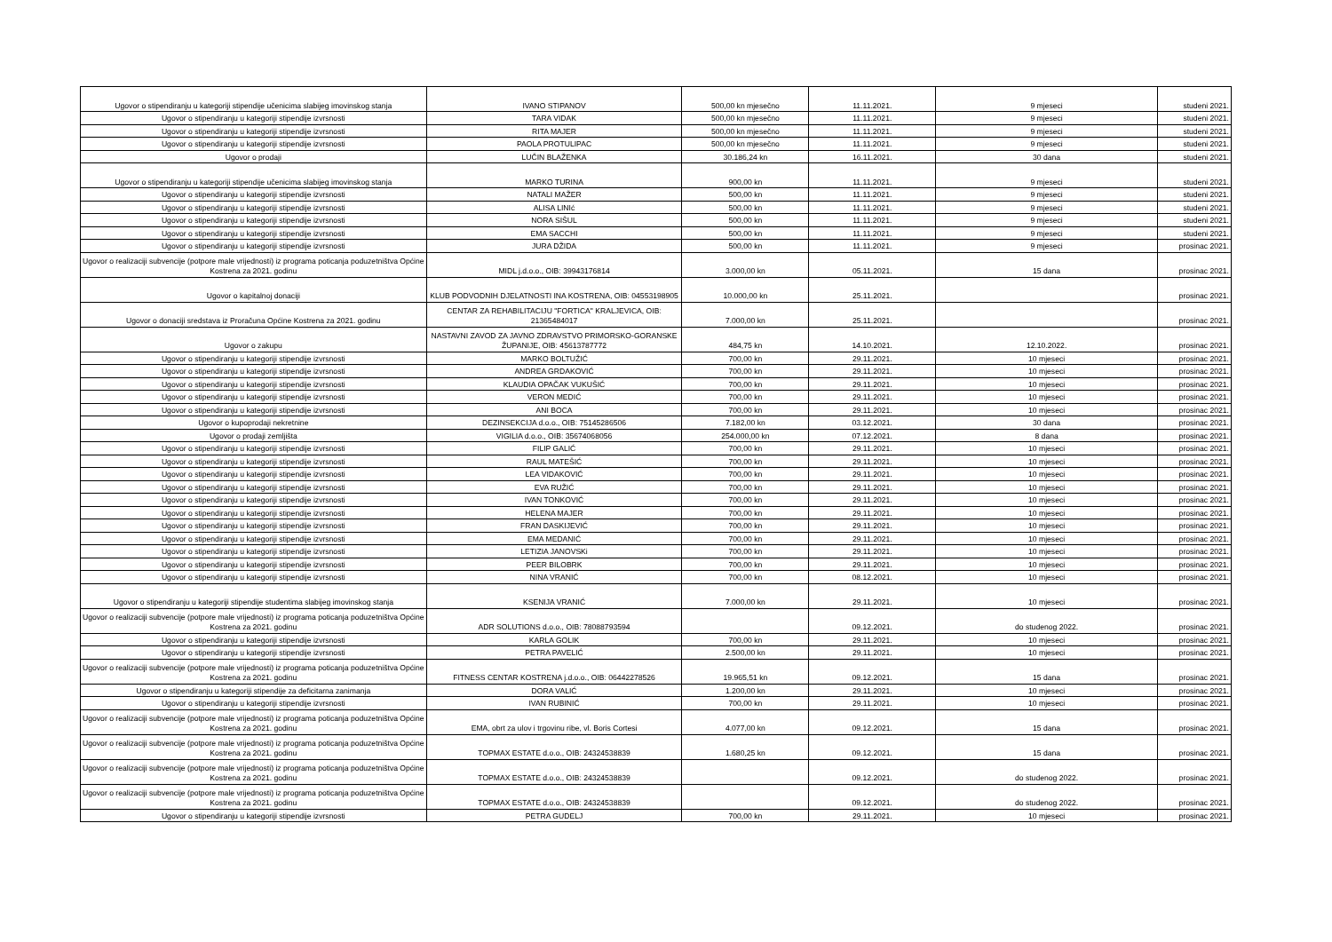| Ugovor o stipendiranju u kategoriji stipendije učenicima slabijeg imovinskog stanja | IVANO STIPANOV | 500,00 kn mjesečno | 11.11.2021. | 9 mjeseci | studeni 2021. |
| Ugovor o stipendiranju u kategoriji stipendije izvrsnosti | TARA VIDAK | 500,00 kn mjesečno | 11.11.2021. | 9 mjeseci | studeni 2021. |
| Ugovor o stipendiranju u kategoriji stipendije izvrsnosti | RITA MAJER | 500,00 kn mjesečno | 11.11.2021. | 9 mjeseci | studeni 2021. |
| Ugovor o stipendiranju u kategoriji stipendije izvrsnosti | PAOLA PROTULIPAC | 500,00 kn mjesečno | 11.11.2021. | 9 mjeseci | studeni 2021. |
| Ugovor o prodaji | LUČIN BLAŽENKA | 30.186,24 kn | 16.11.2021. | 30 dana | studeni 2021. |
| Ugovor o stipendiranju u kategoriji stipendije učenicima slabijeg imovinskog stanja | MARKO TURINA | 900,00 kn | 11.11.2021. | 9 mjeseci | studeni 2021. |
| Ugovor o stipendiranju u kategoriji stipendije izvrsnosti | NATALI MAŽER | 500,00 kn | 11.11.2021. | 9 mjeseci | studeni 2021. |
| Ugovor o stipendiranju u kategoriji stipendije izvrsnosti | ALISA LINIć | 500,00 kn | 11.11.2021. | 9 mjeseci | studeni 2021. |
| Ugovor o stipendiranju u kategoriji stipendije izvrsnosti | NORA SIŠUL | 500,00 kn | 11.11.2021. | 9 mjeseci | studeni 2021. |
| Ugovor o stipendiranju u kategoriji stipendije izvrsnosti | EMA SACCHI | 500,00 kn | 11.11.2021. | 9 mjeseci | studeni 2021. |
| Ugovor o stipendiranju u kategoriji stipendije izvrsnosti | JURA DŽIDA | 500,00 kn | 11.11.2021. | 9 mjeseci | prosinac 2021. |
| Ugovor o realizaciji subvencije (potpore male vrijednosti) iz programa poticanja poduzetništva Općine Kostrena za 2021. godinu | MIDL j.d.o.o., OIB: 39943176814 | 3.000,00 kn | 05.11.2021. | 15 dana | prosinac 2021. |
| Ugovor o kapitalnoj donaciji | KLUB PODVODNIH DJELATNOSTI INA KOSTRENA, OIB: 04553198905 | 10.000,00 kn | 25.11.2021. | | prosinac 2021. |
| Ugovor o donaciji sredstava iz Proračuna Općine Kostrena za 2021. godinu | CENTAR ZA REHABILITACIJU "FORTICA" KRALJEVICA, OIB: 21365484017 | 7.000,00 kn | 25.11.2021. | | prosinac 2021. |
| Ugovor o zakupu | NASTAVNI ZAVOD ZA JAVNO ZDRAVSTVO PRIMORSKO-GORANSKE ŽUPANIJE, OIB: 45613787772 | 484,75 kn | 14.10.2021. | 12.10.2022. | prosinac 2021. |
| Ugovor o stipendiranju u kategoriji stipendije izvrsnosti | MARKO BOLTUŽIĆ | 700,00 kn | 29.11.2021. | 10 mjeseci | prosinac 2021. |
| Ugovor o stipendiranju u kategoriji stipendije izvrsnosti | ANDREA GRDAKOVIĆ | 700,00 kn | 29.11.2021. | 10 mjeseci | prosinac 2021. |
| Ugovor o stipendiranju u kategoriji stipendije izvrsnosti | KLAUDIA OPAČAK VUKUŠIĆ | 700,00 kn | 29.11.2021. | 10 mjeseci | prosinac 2021. |
| Ugovor o stipendiranju u kategoriji stipendije izvrsnosti | VERON MEDIĆ | 700,00 kn | 29.11.2021. | 10 mjeseci | prosinac 2021. |
| Ugovor o stipendiranju u kategoriji stipendije izvrsnosti | ANI BOCA | 700,00 kn | 29.11.2021. | 10 mjeseci | prosinac 2021. |
| Ugovor o kupoprodaji nekretnine | DEZINSEKCIJA d.o.o., OIB: 75145286506 | 7.182,00 kn | 03.12.2021. | 30 dana | prosinac 2021. |
| Ugovor o prodaji zemljišta | VIGILIA d.o.o., OIB: 35674068056 | 254.000,00 kn | 07.12.2021. | 8 dana | prosinac 2021. |
| Ugovor o stipendiranju u kategoriji stipendije izvrsnosti | FILIP GALIĆ | 700,00 kn | 29.11.2021. | 10 mjeseci | prosinac 2021. |
| Ugovor o stipendiranju u kategoriji stipendije izvrsnosti | RAUL MATEŠIĆ | 700,00 kn | 29.11.2021. | 10 mjeseci | prosinac 2021. |
| Ugovor o stipendiranju u kategoriji stipendije izvrsnosti | LEA VIDAKOVIĆ | 700,00 kn | 29.11.2021. | 10 mjeseci | prosinac 2021. |
| Ugovor o stipendiranju u kategoriji stipendije izvrsnosti | EVA RUŽIĆ | 700,00 kn | 29.11.2021. | 10 mjeseci | prosinac 2021. |
| Ugovor o stipendiranju u kategoriji stipendije izvrsnosti | IVAN TONKOVIĆ | 700,00 kn | 29.11.2021. | 10 mjeseci | prosinac 2021. |
| Ugovor o stipendiranju u kategoriji stipendije izvrsnosti | HELENA MAJER | 700,00 kn | 29.11.2021. | 10 mjeseci | prosinac 2021. |
| Ugovor o stipendiranju u kategoriji stipendije izvrsnosti | FRAN DASKIJEVIĆ | 700,00 kn | 29.11.2021. | 10 mjeseci | prosinac 2021. |
| Ugovor o stipendiranju u kategoriji stipendije izvrsnosti | EMA MEDANIĆ | 700,00 kn | 29.11.2021. | 10 mjeseci | prosinac 2021. |
| Ugovor o stipendiranju u kategoriji stipendije izvrsnosti | LETIZIA JANOVSKi | 700,00 kn | 29.11.2021. | 10 mjeseci | prosinac 2021. |
| Ugovor o stipendiranju u kategoriji stipendije izvrsnosti | PEER BILOBRK | 700,00 kn | 29.11.2021. | 10 mjeseci | prosinac 2021. |
| Ugovor o stipendiranju u kategoriji stipendije izvrsnosti | NINA VRANIĆ | 700,00 kn | 08.12.2021. | 10 mjeseci | prosinac 2021. |
| Ugovor o stipendiranju u kategoriji stipendije studentima slabijeg imovinskog stanja | KSENIJA VRANIĆ | 7.000,00 kn | 29.11.2021. | 10 mjeseci | prosinac 2021. |
| Ugovor o realizaciji subvencije (potpore male vrijednosti) iz programa poticanja poduzetništva Općine Kostrena za 2021. godinu | ADR SOLUTIONS d.o.o., OIB: 78088793594 | | 09.12.2021. | do studenog 2022. | prosinac 2021. |
| Ugovor o stipendiranju u kategoriji stipendije izvrsnosti | KARLA GOLIK | 700,00 kn | 29.11.2021. | 10 mjeseci | prosinac 2021. |
| Ugovor o stipendiranju u kategoriji stipendije izvrsnosti | PETRA PAVELIĆ | 2.500,00 kn | 29.11.2021. | 10 mjeseci | prosinac 2021. |
| Ugovor o realizaciji subvencije (potpore male vrijednosti) iz programa poticanja poduzetništva Općine Kostrena za 2021. godinu | FITNESS CENTAR KOSTRENA j.d.o.o., OIB: 06442278526 | 19.965,51 kn | 09.12.2021. | 15 dana | prosinac 2021. |
| Ugovor o stipendiranju u kategoriji stipendije za deficitarna zanimanja | DORA VALIĆ | 1.200,00 kn | 29.11.2021. | 10 mjeseci | prosinac 2021. |
| Ugovor o stipendiranju u kategoriji stipendije izvrsnosti | IVAN RUBINIĆ | 700,00 kn | 29.11.2021. | 10 mjeseci | prosinac 2021. |
| Ugovor o realizaciji subvencije (potpore male vrijednosti) iz programa poticanja poduzetništva Općine Kostrena za 2021. godinu | EMA, obrt za ulov i trgovinu ribe, vl. Boris Cortesi | 4.077,00 kn | 09.12.2021. | 15 dana | prosinac 2021. |
| Ugovor o realizaciji subvencije (potpore male vrijednosti) iz programa poticanja poduzetništva Općine Kostrena za 2021. godinu | TOPMAX ESTATE d.o.o., OIB: 24324538839 | 1.680,25 kn | 09.12.2021. | 15 dana | prosinac 2021. |
| Ugovor o realizaciji subvencije (potpore male vrijednosti) iz programa poticanja poduzetništva Općine Kostrena za 2021. godinu | TOPMAX ESTATE d.o.o., OIB: 24324538839 | | 09.12.2021. | do studenog 2022. | prosinac 2021. |
| Ugovor o realizaciji subvencije (potpore male vrijednosti) iz programa poticanja poduzetništva Općine Kostrena za 2021. godinu | TOPMAX ESTATE d.o.o., OIB: 24324538839 | | 09.12.2021. | do studenog 2022. | prosinac 2021. |
| Ugovor o stipendiranju u kategoriji stipendije izvrsnosti | PETRA GUDELJ | 700,00 kn | 29.11.2021. | 10 mjeseci | prosinac 2021. |